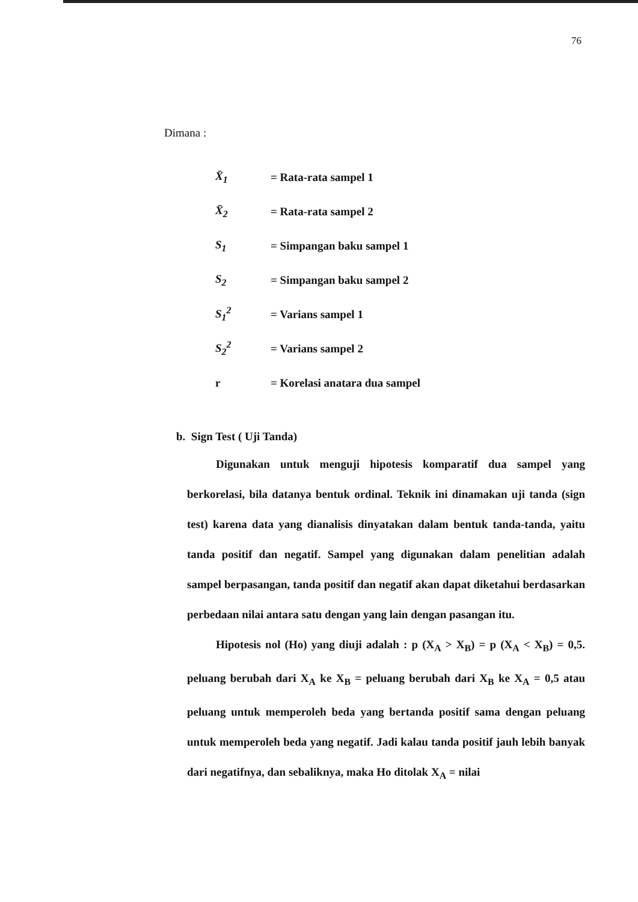76
Dimana :
| X̄<sub>1</sub> | = Rata-rata sampel 1 |
| X̄<sub>2</sub> | = Rata-rata sampel 2 |
| S<sub>1</sub> | = Simpangan baku sampel 1 |
| S<sub>2</sub> | = Simpangan baku sampel 2 |
| S<sub>1</sub><sup>2</sup> | = Varians sampel 1 |
| S<sub>2</sub><sup>2</sup> | = Varians sampel 2 |
| r | = Korelasi anatara dua sampel |
b. Sign Test ( Uji Tanda)
Digunakan untuk menguji hipotesis komparatif dua sampel yang berkorelasi, bila datanya bentuk ordinal. Teknik ini dinamakan uji tanda (sign test) karena data yang dianalisis dinyatakan dalam bentuk tanda-tanda, yaitu tanda positif dan negatif. Sampel yang digunakan dalam penelitian adalah sampel berpasangan, tanda positif dan negatif akan dapat diketahui berdasarkan perbedaan nilai antara satu dengan yang lain dengan pasangan itu.
Hipotesis nol (Ho) yang diuji adalah : p (X<sub>A</sub> > X<sub>B</sub>) = p (X<sub>A</sub> < X<sub>B</sub>) = 0,5. peluang berubah dari X<sub>A</sub> ke X<sub>B</sub> = peluang berubah dari X<sub>B</sub> ke X<sub>A</sub> = 0,5 atau peluang untuk memperoleh beda yang bertanda positif sama dengan peluang untuk memperoleh beda yang negatif. Jadi kalau tanda positif jauh lebih banyak dari negatifnya, dan sebaliknya, maka Ho ditolak X<sub>A</sub> = nilai